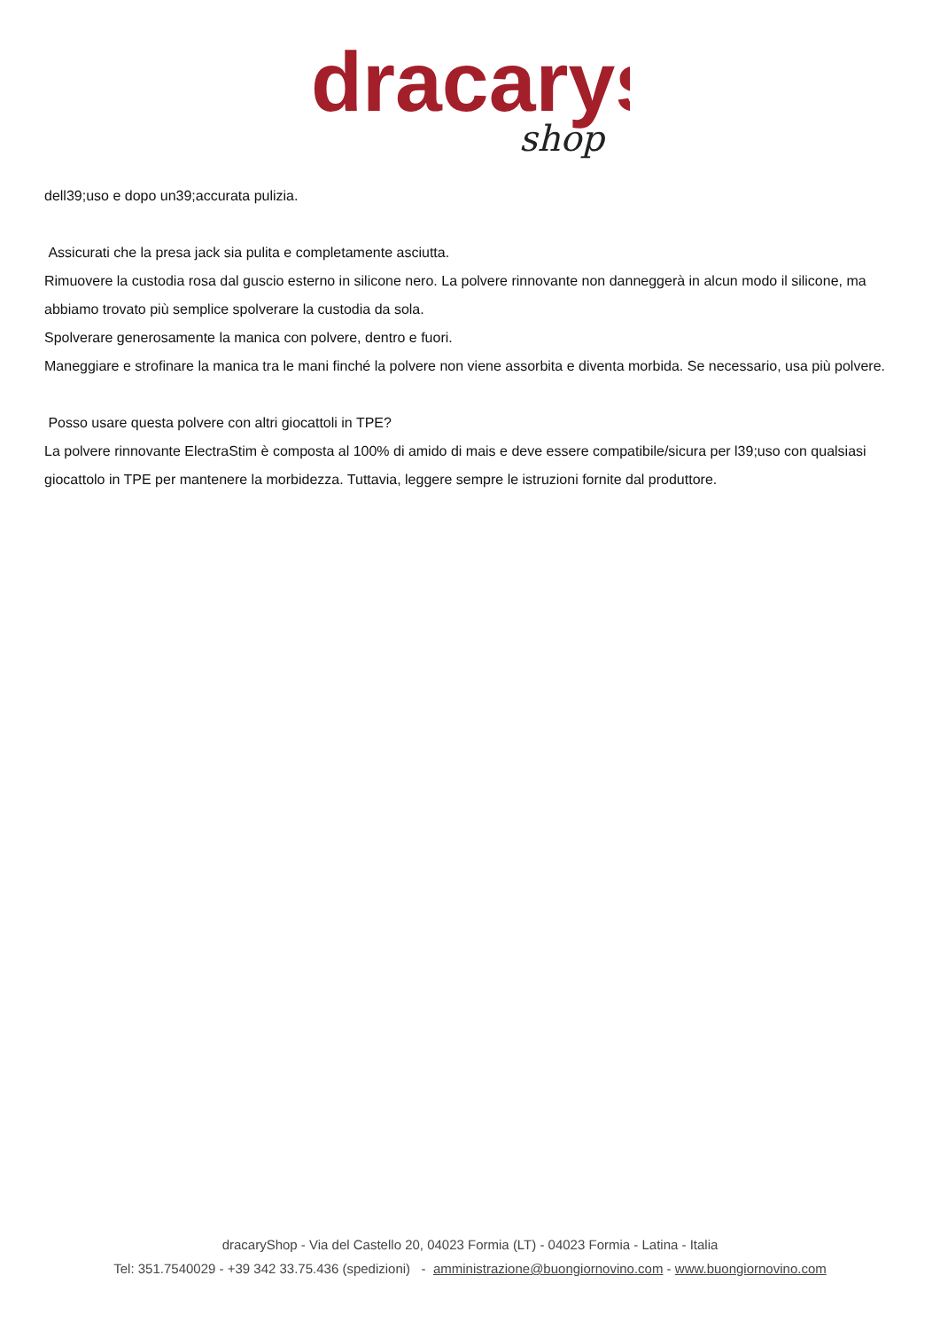dracarys
shop
dell39;uso e dopo un39;accurata pulizia.
Assicurati che la presa jack sia pulita e completamente asciutta.
Rimuovere la custodia rosa dal guscio esterno in silicone nero. La polvere rinnovante non danneggerà in alcun modo il silicone, ma abbiamo trovato più semplice spolverare la custodia da sola.
Spolverare generosamente la manica con polvere, dentro e fuori.
Maneggiare e strofinare la manica tra le mani finché la polvere non viene assorbita e diventa morbida. Se necessario, usa più polvere.
Posso usare questa polvere con altri giocattoli in TPE?
La polvere rinnovante ElectraStim è composta al 100% di amido di mais e deve essere compatibile/sicura per l39;uso con qualsiasi giocattolo in TPE per mantenere la morbidezza. Tuttavia, leggere sempre le istruzioni fornite dal produttore.
dracaryShop - Via del Castello 20, 04023 Formia (LT) - 04023 Formia - Latina - Italia
Tel: 351.7540029 - +39 342 33.75.436 (spedizioni) - amministrazione@buongiornovino.com - www.buongiornovino.com